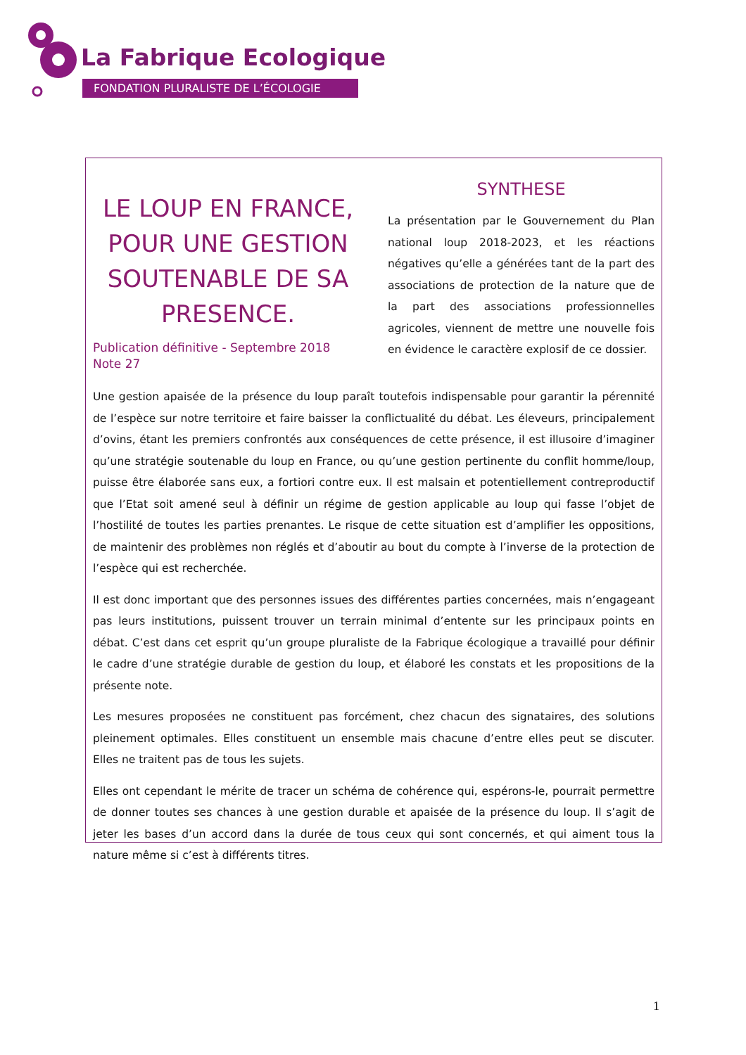La Fabrique Ecologique
FONDATION PLURALISTE DE L’ÉCOLOGIE
LE LOUP EN FRANCE, POUR UNE GESTION SOUTENABLE DE SA PRESENCE.
Publication définitive - Septembre 2018
Note 27
SYNTHESE
La présentation par le Gouvernement du Plan national loup 2018-2023, et les réactions négatives qu’elle a générées tant de la part des associations de protection de la nature que de la part des associations professionnelles agricoles, viennent de mettre une nouvelle fois en évidence le caractère explosif de ce dossier.
Une gestion apaisée de la présence du loup paraît toutefois indispensable pour garantir la pérennité de l’espèce sur notre territoire et faire baisser la conflictualité du débat. Les éleveurs, principalement d’ovins, étant les premiers confrontés aux conséquences de cette présence, il est illusoire d’imaginer qu’une stratégie soutenable du loup en France, ou qu’une gestion pertinente du conflit homme/loup, puisse être élaborée sans eux, a fortiori contre eux. Il est malsain et potentiellement contreproductif que l’Etat soit amené seul à définir un régime de gestion applicable au loup qui fasse l’objet de l’hostilité de toutes les parties prenantes. Le risque de cette situation est d’amplifier les oppositions, de maintenir des problèmes non réglés et d’aboutir au bout du compte à l’inverse de la protection de l’espèce qui est recherchée.
Il est donc important que des personnes issues des différentes parties concernées, mais n’engageant pas leurs institutions, puissent trouver un terrain minimal d’entente sur les principaux points en débat. C’est dans cet esprit qu’un groupe pluraliste de la Fabrique écologique a travaillé pour définir le cadre d’une stratégie durable de gestion du loup, et élaboré les constats et les propositions de la présente note.
Les mesures proposées ne constituent pas forcément, chez chacun des signataires, des solutions pleinement optimales. Elles constituent un ensemble mais chacune d’entre elles peut se discuter. Elles ne traitent pas de tous les sujets.
Elles ont cependant le mérite de tracer un schéma de cohérence qui, espérons-le, pourrait permettre de donner toutes ses chances à une gestion durable et apaisée de la présence du loup. Il s’agit de jeter les bases d’un accord dans la durée de tous ceux qui sont concernés, et qui aiment tous la nature même si c’est à différents titres.
1